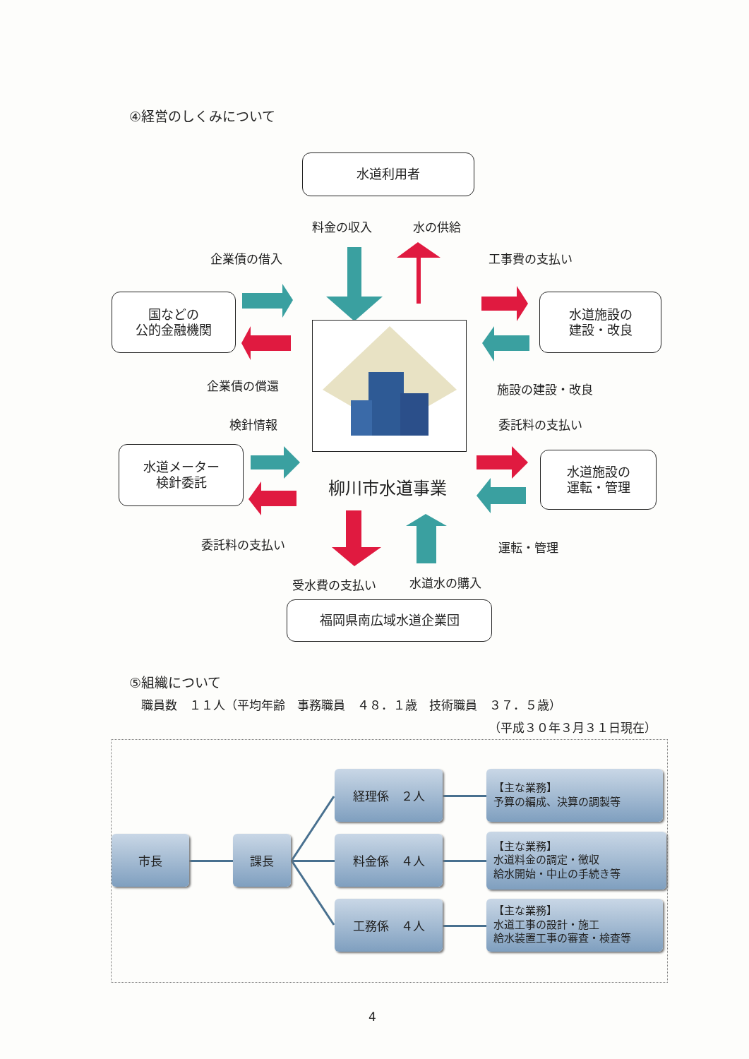④経営のしくみについて
水道利用者
料金の収入 水の供給
企業債の借入 工事費の支払い
国などの
公的金融機関
水道施設の
建設・改良
企業債の償還 施設の建設・改良
検針情報 委託料の支払い
水道メーター
検針委託
柳川市水道事業
水道施設の
運転・管理
委託料の支払い 運転・管理
受水費の支払い 水道水の購入
福岡県南広域水道企業団
⑤組織について
職員数　１１人（平均年齢　事務職員　４８．１歳　技術職員　３７．５歳）
（平成３０年３月３１日現在）
市長 課長
経理係　２人
料金係　４人
工務係　４人
【主な業務】
予算の編成、決算の調製等
【主な業務】
水道料金の調定・徴収
給水開始・中止の手続き等
【主な業務】
水道工事の設計・施工
給水装置工事の審査・検査等
4